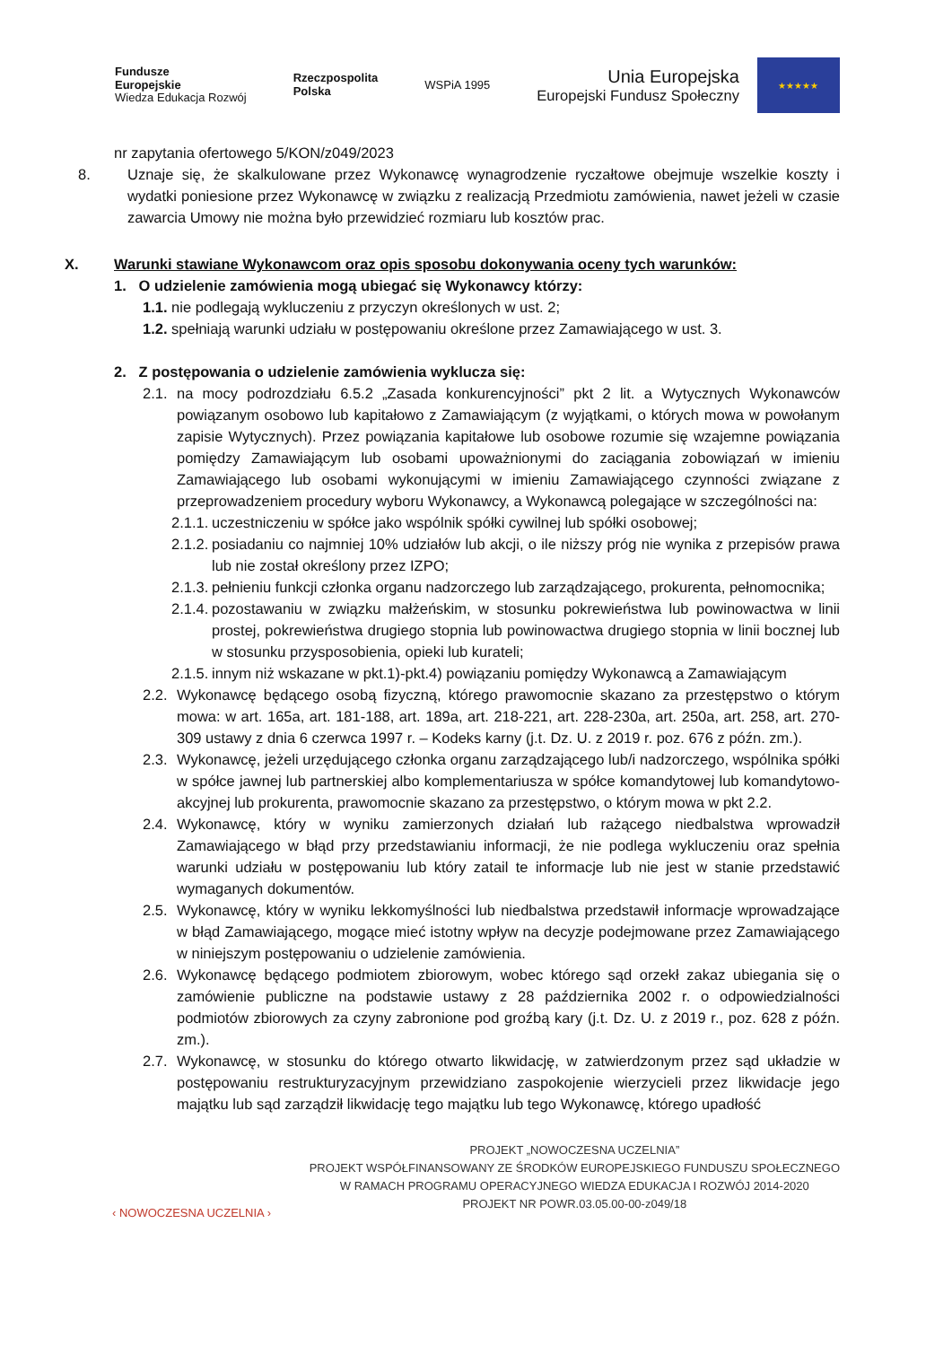Fundusze
Europejskie
Wiedza Edukacja Rozwój
Rzeczpospolita
Polska
WSPiA 1995
Unia Europejska
Europejski Fundusz Społeczny
★★★★★
nr zapytania ofertowego 5/KON/z049/2023
8. Uznaje się, że skalkulowane przez Wykonawcę wynagrodzenie ryczałtowe obejmuje wszelkie koszty i wydatki poniesione przez Wykonawcę w związku z realizacją Przedmiotu zamówienia, nawet jeżeli w czasie zawarcia Umowy nie można było przewidzieć rozmiaru lub kosztów prac.
X. Warunki stawiane Wykonawcom oraz opis sposobu dokonywania oceny tych warunków:
1. O udzielenie zamówienia mogą ubiegać się Wykonawcy którzy:
1.1. nie podlegają wykluczeniu z przyczyn określonych w ust. 2;
1.2. spełniają warunki udziału w postępowaniu określone przez Zamawiającego w ust. 3.
2. Z postępowania o udzielenie zamówienia wyklucza się:
2.1.
na mocy podrozdziału 6.5.2 „Zasada konkurencyjności” pkt 2 lit. a Wytycznych Wykonawców powiązanym osobowo lub kapitałowo z Zamawiającym (z wyjątkami, o których mowa w powołanym zapisie Wytycznych). Przez powiązania kapitałowe lub osobowe rozumie się wzajemne powiązania pomiędzy Zamawiającym lub osobami upoważnionymi do zaciągania zobowiązań w imieniu Zamawiającego lub osobami wykonującymi w imieniu Zamawiającego czynności związane z przeprowadzeniem procedury wyboru Wykonawcy, a Wykonawcą polegające w szczególności na:
2.1.1.
uczestniczeniu w spółce jako wspólnik spółki cywilnej lub spółki osobowej;
2.1.2.
posiadaniu co najmniej 10% udziałów lub akcji, o ile niższy próg nie wynika z przepisów prawa lub nie został określony przez IZPO;
2.1.3.
pełnieniu funkcji członka organu nadzorczego lub zarządzającego, prokurenta, pełnomocnika;
2.1.4.
pozostawaniu w związku małżeńskim, w stosunku pokrewieństwa lub powinowactwa w linii prostej, pokrewieństwa drugiego stopnia lub powinowactwa drugiego stopnia w linii bocznej lub w stosunku przysposobienia, opieki lub kurateli;
2.1.5.
innym niż wskazane w pkt.1)-pkt.4) powiązaniu pomiędzy Wykonawcą a Zamawiającym
2.2.
Wykonawcę będącego osobą fizyczną, którego prawomocnie skazano za przestępstwo o którym mowa: w art. 165a, art. 181-188, art. 189a, art. 218-221, art. 228-230a, art. 250a, art. 258, art. 270-309 ustawy z dnia 6 czerwca 1997 r. – Kodeks karny (j.t. Dz. U. z 2019 r. poz. 676 z późn. zm.).
2.3.
Wykonawcę, jeżeli urzędującego członka organu zarządzającego lub/i nadzorczego, wspólnika spółki w spółce jawnej lub partnerskiej albo komplementariusza w spółce komandytowej lub komandytowo-akcyjnej lub prokurenta, prawomocnie skazano za przestępstwo, o którym mowa w pkt 2.2.
2.4.
Wykonawcę, który w wyniku zamierzonych działań lub rażącego niedbalstwa wprowadził Zamawiającego w błąd przy przedstawianiu informacji, że nie podlega wykluczeniu oraz spełnia warunki udziału w postępowaniu lub który zatail te informacje lub nie jest w stanie przedstawić wymaganych dokumentów.
2.5.
Wykonawcę, który w wyniku lekkomyślności lub niedbalstwa przedstawił informacje wprowadzające w błąd Zamawiającego, mogące mieć istotny wpływ na decyzje podejmowane przez Zamawiającego w niniejszym postępowaniu o udzielenie zamówienia.
2.6.
Wykonawcę będącego podmiotem zbiorowym, wobec którego sąd orzekł zakaz ubiegania się o zamówienie publiczne na podstawie ustawy z 28 października 2002 r. o odpowiedzialności podmiotów zbiorowych za czyny zabronione pod groźbą kary (j.t. Dz. U. z 2019 r., poz. 628 z późn. zm.).
2.7.
Wykonawcę, w stosunku do którego otwarto likwidację, w zatwierdzonym przez sąd układzie w postępowaniu restrukturyzacyjnym przewidziano zaspokojenie wierzycieli przez likwidacje jego majątku lub sąd zarządził likwidację tego majątku lub tego Wykonawcę, którego upadłość
‹ NOWOCZESNA UCZELNIA ›
PROJEKT „NOWOCZESNA UCZELNIA”
PROJEKT WSPÓŁFINANSOWANY ZE ŚRODKÓW EUROPEJSKIEGO FUNDUSZU SPOŁECZNEGO
W RAMACH PROGRAMU OPERACYJNEGO WIEDZA EDUKACJA I ROZWÓJ 2014-2020
PROJEKT NR POWR.03.05.00-00-z049/18